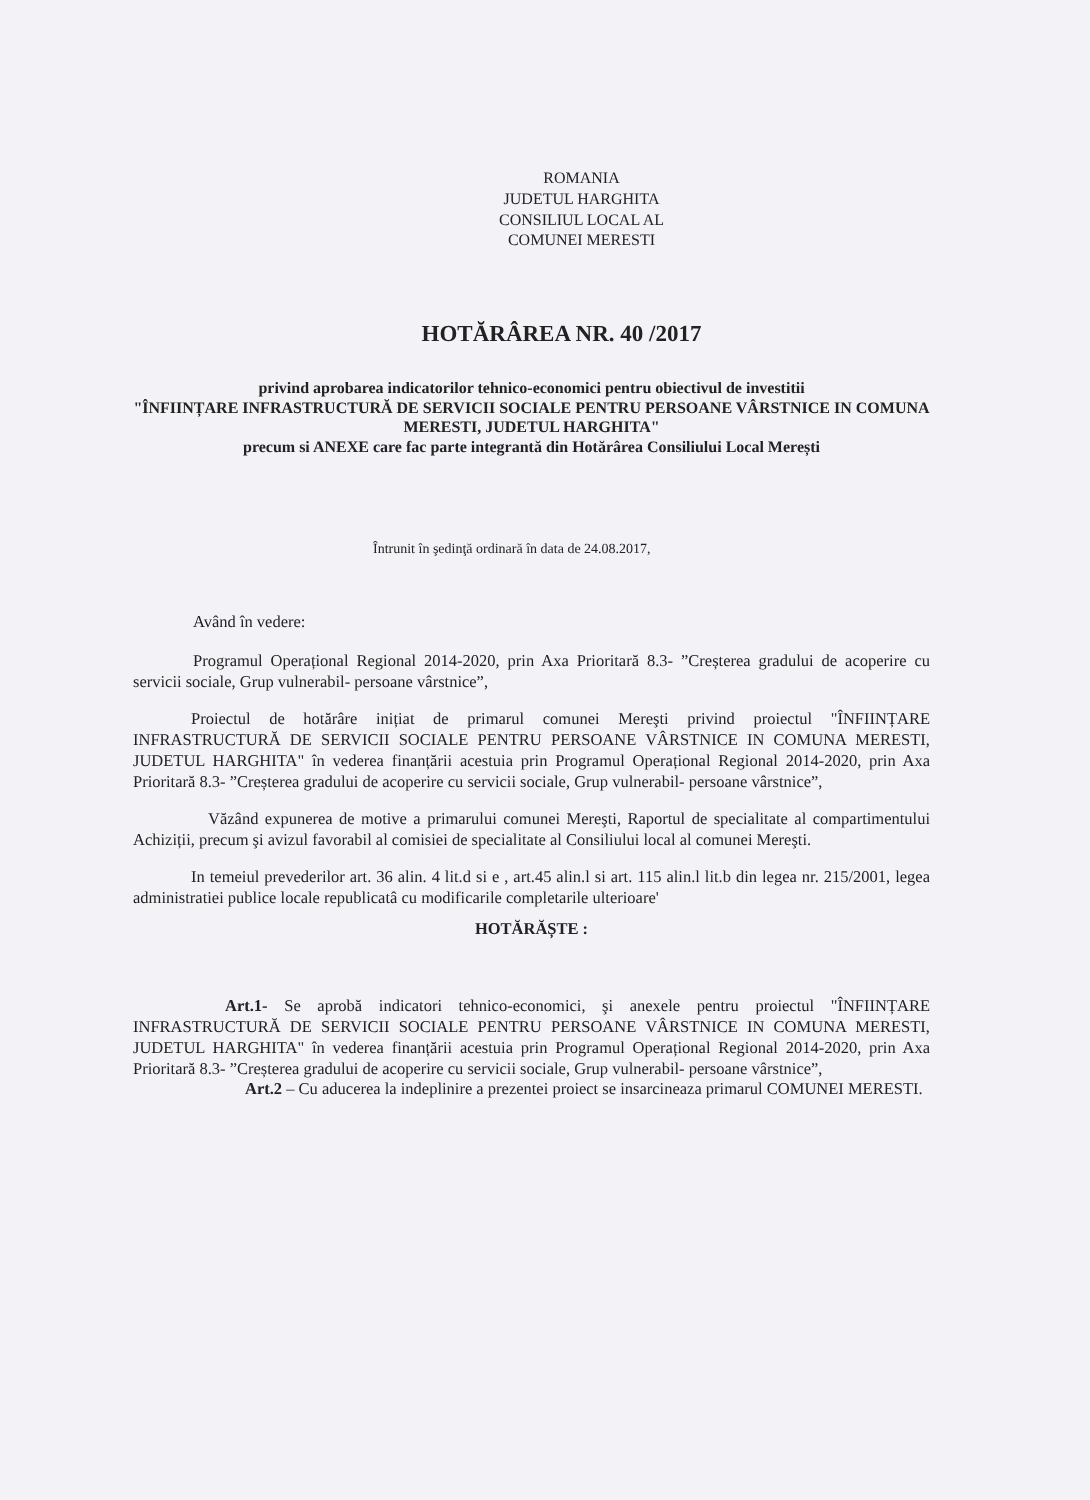ROMANIA
JUDETUL HARGHITA
CONSILIUL LOCAL AL
COMUNEI MERESTI
HOTĂRÂREA NR. 40 /2017
privind aprobarea indicatorilor tehnico-economici pentru obiectivul de investitii
"ÎNFIINȚARE INFRASTRUCTURĂ DE SERVICII SOCIALE PENTRU PERSOANE VÂRSTNICE IN COMUNA MERESTI, JUDETUL HARGHITA"
precum si ANEXE care fac parte integrantă din Hotărârea Consiliului Local Merești
Întrunit în şedinţă ordinară în data de 24.08.2017,
Având în vedere:
Programul Operațional Regional 2014-2020, prin Axa Prioritară 8.3- ”Creșterea gradului de acoperire cu servicii sociale, Grup vulnerabil- persoane vârstnice”,
Proiectul de hotărâre inițiat de primarul comunei Mereşti privind proiectul "ÎNFIINȚARE INFRASTRUCTURĂ DE SERVICII SOCIALE PENTRU PERSOANE VÂRSTNICE IN COMUNA MERESTI, JUDETUL HARGHITA" în vederea finanțării acestuia prin Programul Operațional Regional 2014-2020, prin Axa Prioritară 8.3- ”Creșterea gradului de acoperire cu servicii sociale, Grup vulnerabil- persoane vârstnice”,
Văzând expunerea de motive a primarului comunei Mereşti, Raportul de specialitate al compartimentului Achiziții, precum şi avizul favorabil al comisiei de specialitate al Consiliului local al comunei Mereşti.
In temeiul prevederilor art. 36 alin. 4 lit.d si e , art.45 alin.l si art. 115 alin.l lit.b din legea nr. 215/2001, legea administratiei publice locale republicatâ cu modificarile completarile ulterioare'
HOTĂRĂȘTE :
Art.1- Se aprobă indicatori tehnico-economici, şi anexele pentru proiectul "ÎNFIINȚARE INFRASTRUCTURĂ DE SERVICII SOCIALE PENTRU PERSOANE VÂRSTNICE IN COMUNA MERESTI, JUDETUL HARGHITA" în vederea finanțării acestuia prin Programul Operațional Regional 2014-2020, prin Axa Prioritară 8.3- ”Creșterea gradului de acoperire cu servicii sociale, Grup vulnerabil- persoane vârstnice”,
Art.2 – Cu aducerea la indeplinire a prezentei proiect se insarcineaza primarul COMUNEI MERESTI.